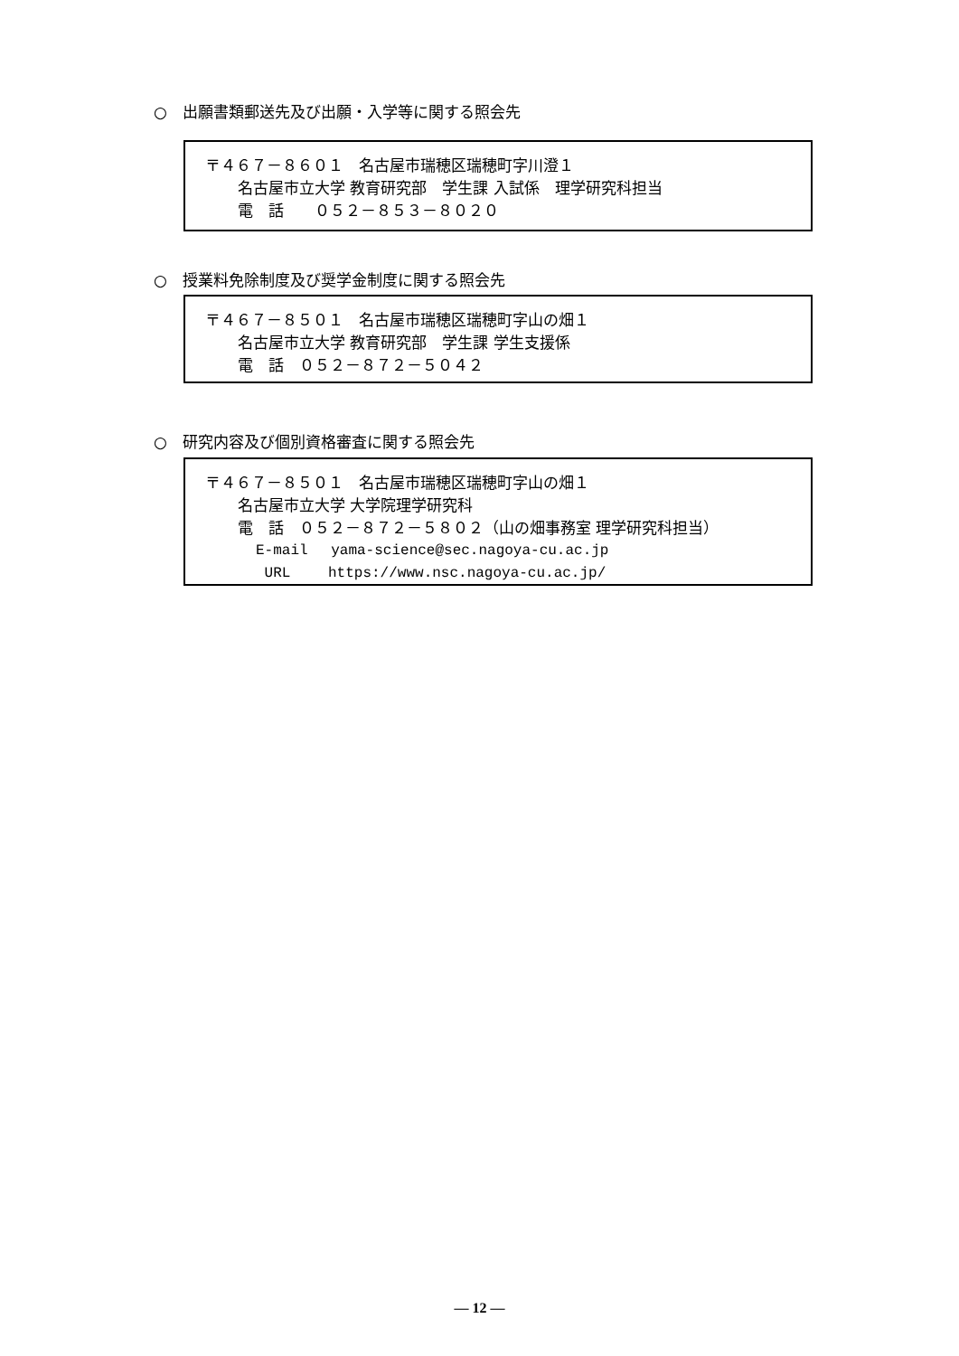○　出願書類郵送先及び出願・入学等に関する照会先
〒４６７－８６０１　名古屋市瑞穂区瑞穂町字川澄１
名古屋市立大学 教育研究部　学生課 入試係　理学研究科担当
電　話　　０５２－８５３－８０２０
○　授業料免除制度及び奨学金制度に関する照会先
〒４６７－８５０１　名古屋市瑞穂区瑞穂町字山の畑１
名古屋市立大学 教育研究部　学生課 学生支援係
電　話　０５２－８７２－５０４２
○　研究内容及び個別資格審査に関する照会先
〒４６７－８５０１　名古屋市瑞穂区瑞穂町字山の畑１
名古屋市立大学 大学院理学研究科
電　話　０５２－８７２－５８０２（山の畑事務室 理学研究科担当）
E-mail　 yama-science@sec.nagoya-cu.ac.jp
URL　　 https://www.nsc.nagoya-cu.ac.jp/
― 12 ―